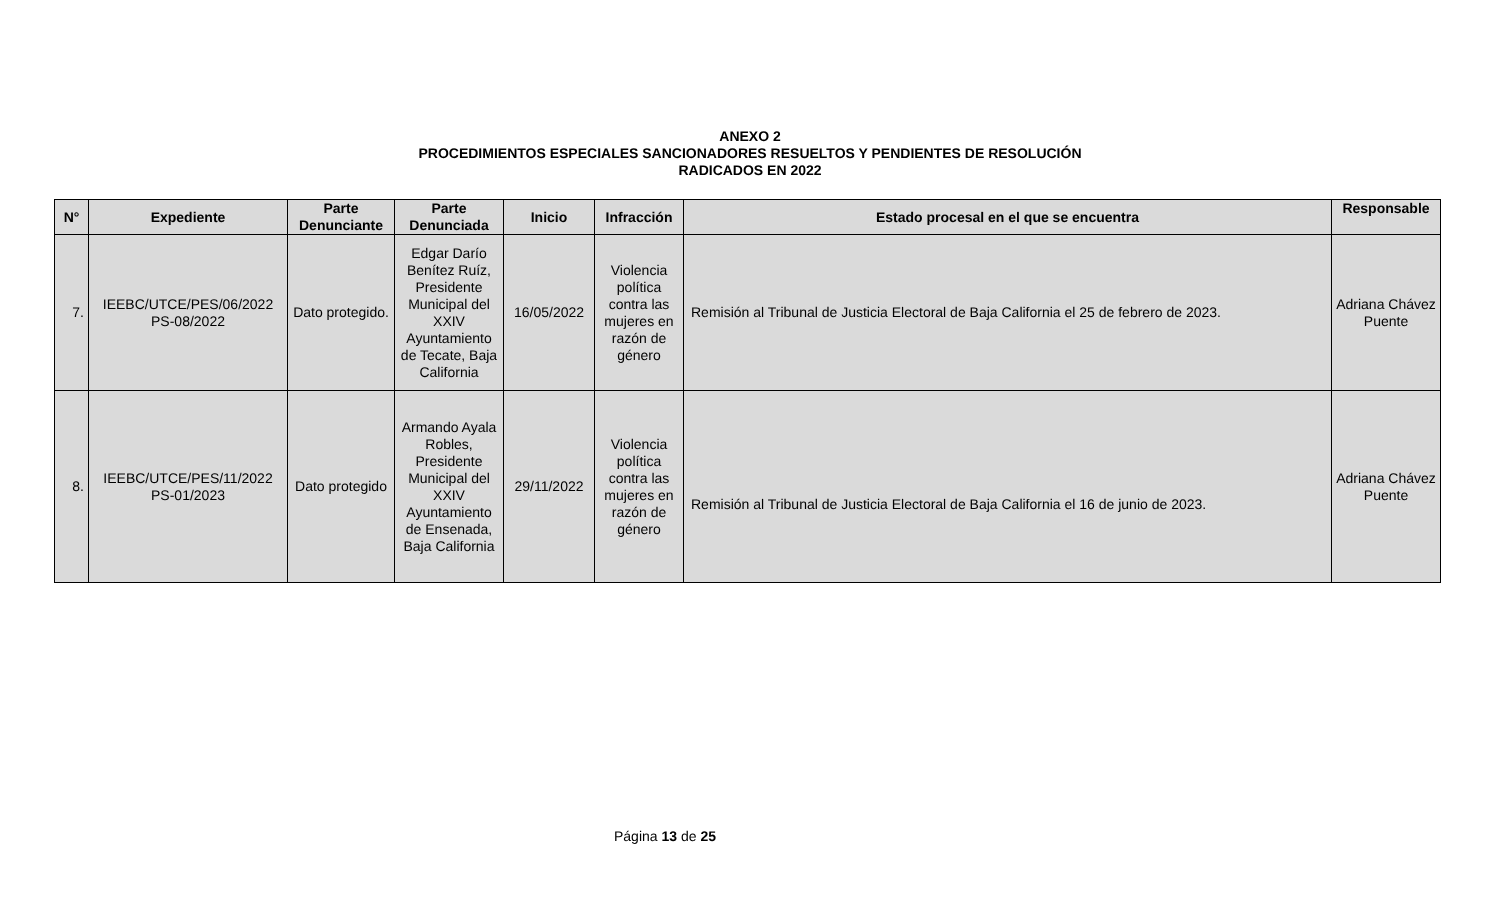ANEXO 2
PROCEDIMIENTOS ESPECIALES SANCIONADORES RESUELTOS Y PENDIENTES DE RESOLUCIÓN
RADICADOS EN 2022
| N° | Expediente | Parte Denunciante | Parte Denunciada | Inicio | Infracción | Estado procesal en el que se encuentra | Responsable |
| --- | --- | --- | --- | --- | --- | --- | --- |
| 7. | IEEBC/UTCE/PES/06/2022 PS-08/2022 | Dato protegido. | Edgar Darío Benítez Ruíz, Presidente Municipal del XXIV Ayuntamiento de Tecate, Baja California | 16/05/2022 | Violencia política contra las mujeres en razón de género | Remisión al Tribunal de Justicia Electoral de Baja California el 25 de febrero de 2023. | Adriana Chávez Puente |
| 8. | IEEBC/UTCE/PES/11/2022 PS-01/2023 | Dato protegido | Armando Ayala Robles, Presidente Municipal del XXIV Ayuntamiento de Ensenada, Baja California | 29/11/2022 | Violencia política contra las mujeres en razón de género | Remisión al Tribunal de Justicia Electoral de Baja California el 16 de junio de 2023. | Adriana Chávez Puente |
Página 13 de 25